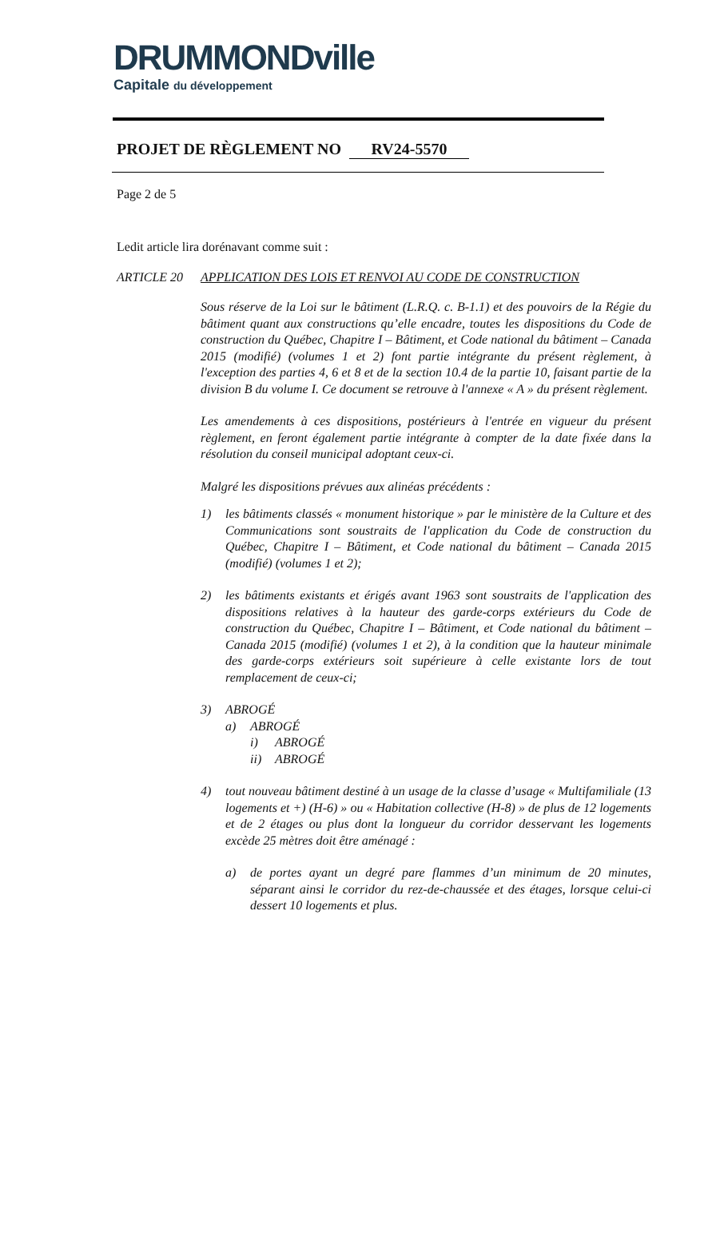DRUMMONDville
Capitale du développement
PROJET DE RÈGLEMENT NO RV24-5570
Page 2 de 5
Ledit article lira dorénavant comme suit :
ARTICLE 20 APPLICATION DES LOIS ET RENVOI AU CODE DE CONSTRUCTION
Sous réserve de la Loi sur le bâtiment (L.R.Q. c. B-1.1) et des pouvoirs de la Régie du bâtiment quant aux constructions qu’elle encadre, toutes les dispositions du Code de construction du Québec, Chapitre I – Bâtiment, et Code national du bâtiment – Canada 2015 (modifié) (volumes 1 et 2) font partie intégrante du présent règlement, à l'exception des parties 4, 6 et 8 et de la section 10.4 de la partie 10, faisant partie de la division B du volume I. Ce document se retrouve à l'annexe « A » du présent règlement.
Les amendements à ces dispositions, postérieurs à l'entrée en vigueur du présent règlement, en feront également partie intégrante à compter de la date fixée dans la résolution du conseil municipal adoptant ceux-ci.
Malgré les dispositions prévues aux alinéas précédents :
1) les bâtiments classés « monument historique » par le ministère de la Culture et des Communications sont soustraits de l'application du Code de construction du Québec, Chapitre I – Bâtiment, et Code national du bâtiment – Canada 2015 (modifié) (volumes 1 et 2);
2) les bâtiments existants et érigés avant 1963 sont soustraits de l'application des dispositions relatives à la hauteur des garde-corps extérieurs du Code de construction du Québec, Chapitre I – Bâtiment, et Code national du bâtiment – Canada 2015 (modifié) (volumes 1 et 2), à la condition que la hauteur minimale des garde-corps extérieurs soit supérieure à celle existante lors de tout remplacement de ceux-ci;
3) ABROGÉ
a) ABROGÉ
i) ABROGÉ
ii) ABROGÉ
4) tout nouveau bâtiment destiné à un usage de la classe d’usage « Multifamiliale (13 logements et +) (H-6) » ou « Habitation collective (H-8) » de plus de 12 logements et de 2 étages ou plus dont la longueur du corridor desservant les logements excède 25 mètres doit être aménagé :
a) de portes ayant un degré pare flammes d’un minimum de 20 minutes, séparant ainsi le corridor du rez-de-chaussée et des étages, lorsque celui-ci dessert 10 logements et plus.